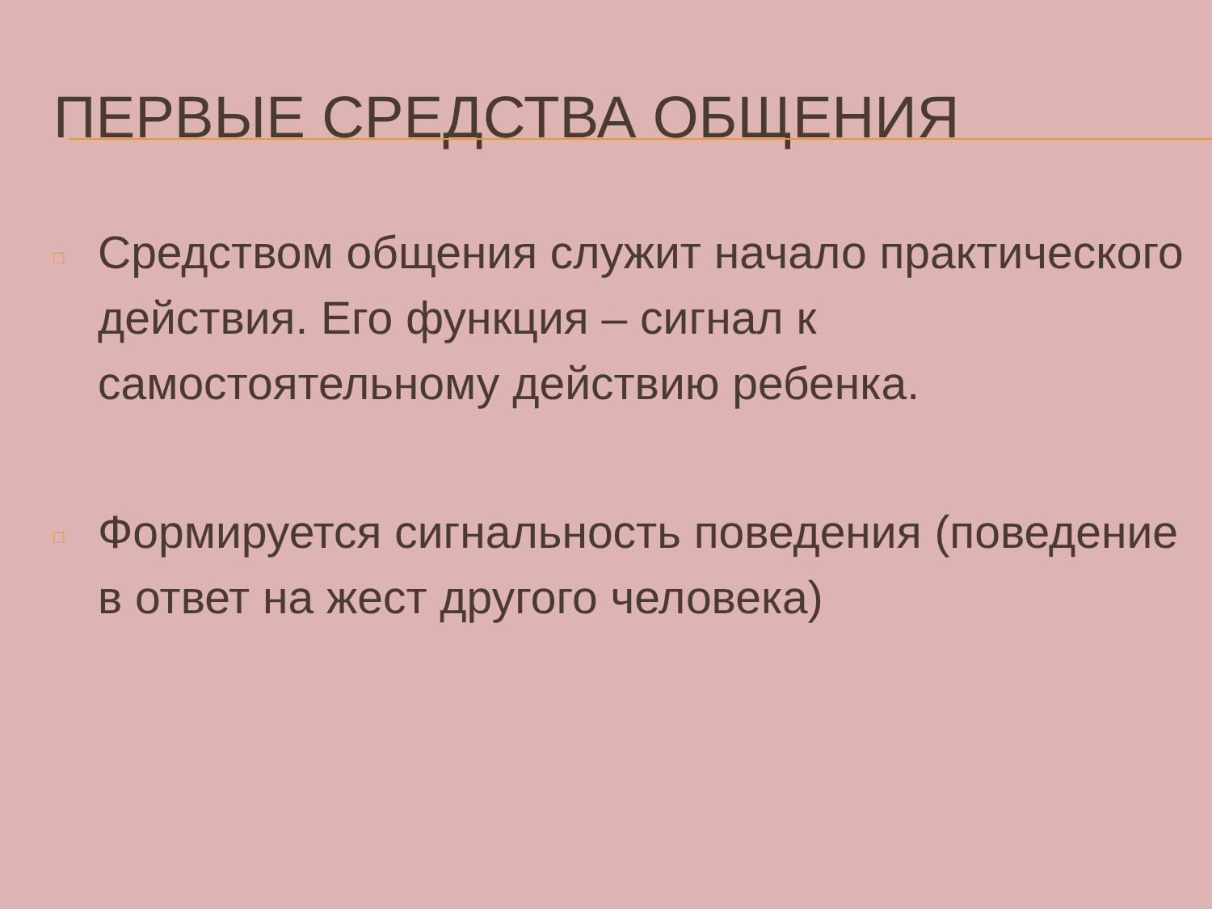ПЕРВЫЕ СРЕДСТВА ОБЩЕНИЯ
□ Средством общения служит начало практического действия. Его функция – сигнал к самостоятельному действию ребенка.
□ Формируется сигнальность поведения (поведение в ответ на жест другого человека)